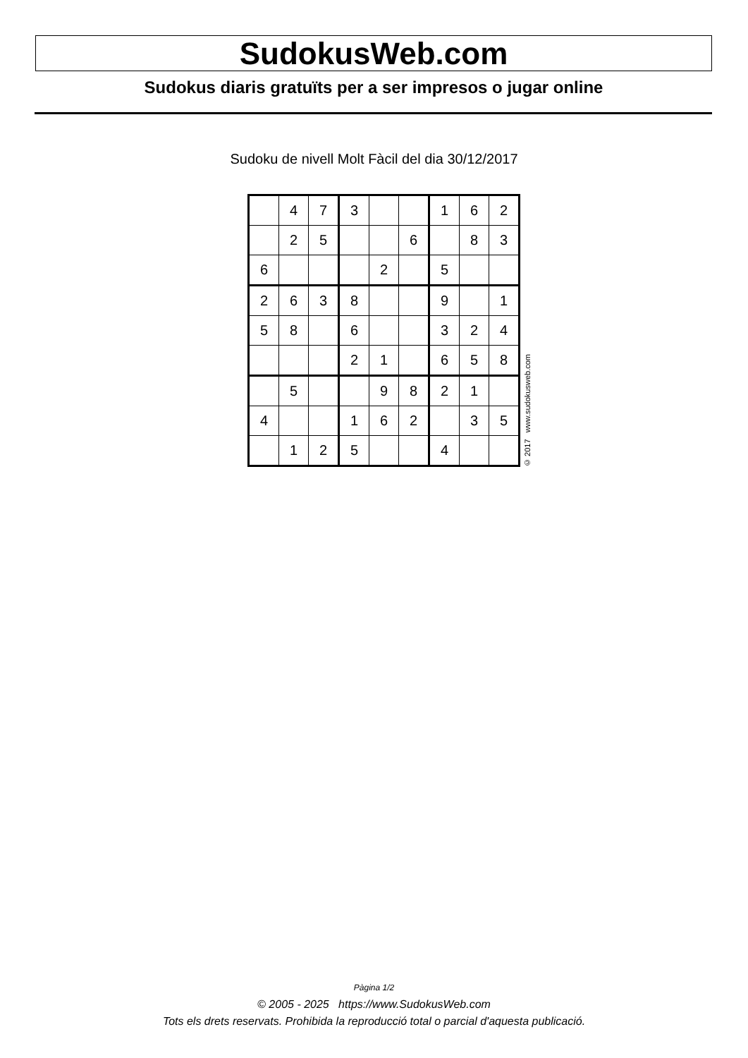SudokusWeb.com
Sudokus diaris gratuïts per a ser impresos o jugar online
Sudoku de nivell Molt Fàcil del dia 30/12/2017
| | 4 | 7 | 3 | | | 1 | 6 | 2 |
| | 2 | 5 | | | 6 | | 8 | 3 |
| 6 | | | | 2 | | 5 | | |
| 2 | 6 | 3 | 8 | | | 9 | | 1 |
| 5 | 8 | | 6 | | | 3 | 2 | 4 |
| | | | 2 | 1 | | 6 | 5 | 8 |
| | 5 | | | 9 | 8 | 2 | 1 | |
| 4 | | | 1 | 6 | 2 | | 3 | 5 |
| | 1 | 2 | 5 | | | 4 | | |
© 2017 www.sudokusweb.com
Pàgina 1/2
© 2005 - 2025 https://www.SudokusWeb.com
Tots els drets reservats. Prohibida la reproducció total o parcial d'aquesta publicació.